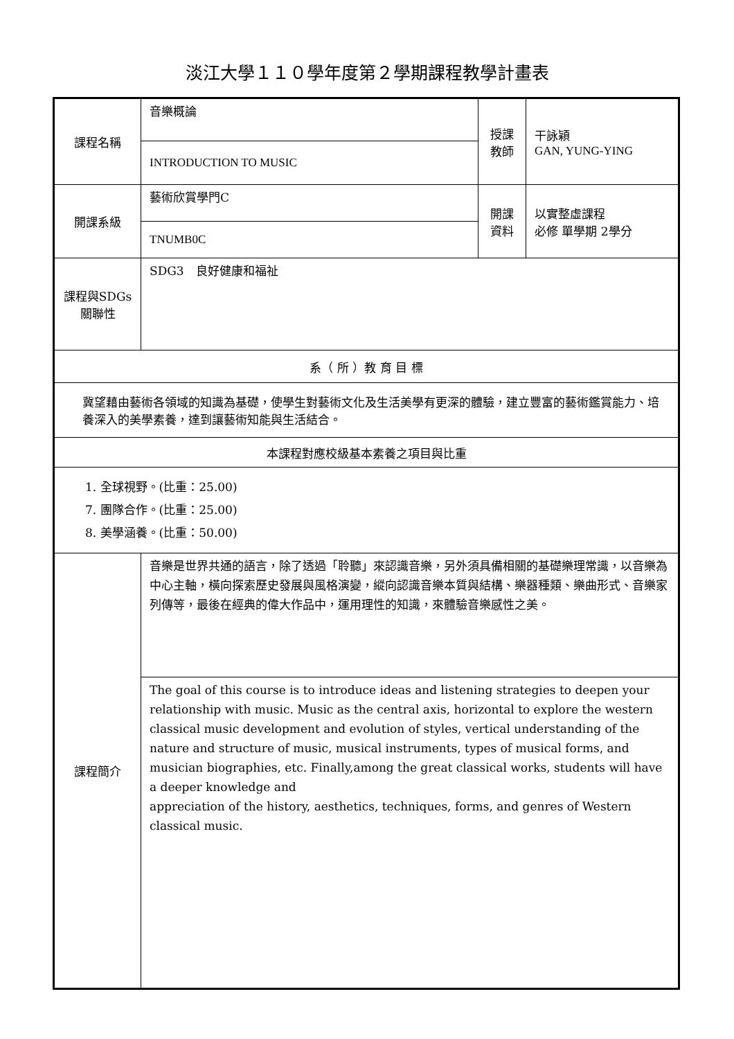淡江大學１１０學年度第２學期課程教學計畫表
| 課程名稱 | 音樂概論 | 授課 教師 | 干詠穎 GAN, YUNG-YING |
| | INTRODUCTION TO MUSIC | | |
| 開課系級 | 藝術欣賞學門C | 開課 資料 | 以實整虛課程 必修 單學期 2學分 |
| | TNUMB0C | | |
| 課程與SDGs 關聯性 | SDG3 良好健康和福祉 | | |
| 系（ 所 ）教 育 目 標 | | | |
| 冀望藉由藝術各領域的知識為基礎，使學生對藝術文化及生活美學有更深的體驗，建立豐富的藝術鑑賞能力、培養深入的美學素養，達到讓藝術知能與生活結合。 | | | |
| 本課程對應校級基本素養之項目與比重 | | | |
| 1. 全球視野。(比重：25.00) 7. 團隊合作。(比重：25.00) 8. 美學涵養。(比重：50.00) | | | |
| 課程簡介 | 音樂是世界共通的語言，除了透過「聆聽」來認識音樂，另外須具備相關的基礎樂理常識，以音樂為中心主軸，橫向探索歷史發展與風格演變，縱向認識音樂本質與結構、樂器種類、樂曲形式、音樂家列傳等，最後在經典的偉大作品中，運用理性的知識，來體驗音樂感性之美。 | | |
| | The goal of this course is to introduce ideas and listening strategies to deepen your relationship with music. Music as the central axis, horizontal to explore the western classical music development and evolution of styles, vertical understanding of the nature and structure of music, musical instruments, types of musical forms, and musician biographies, etc. Finally,among the great classical works, students will have a deeper knowledge and appreciation of the history, aesthetics, techniques, forms, and genres of Western classical music. | | |